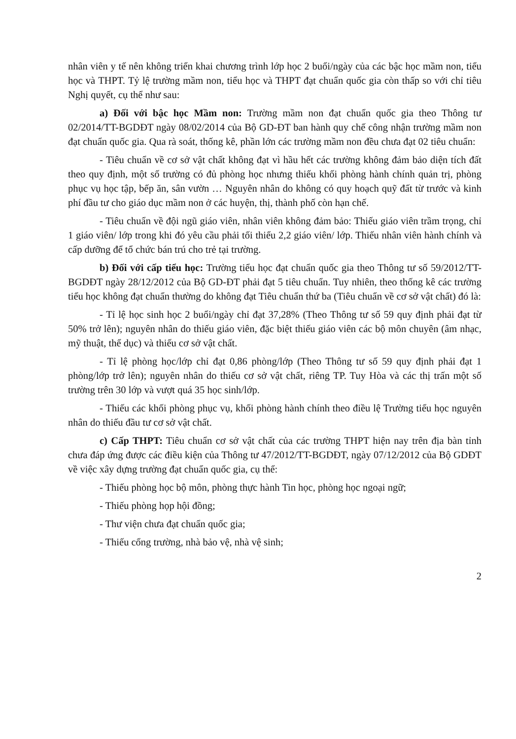nhân viên y tế nên không triển khai chương trình lớp học 2 buổi/ngày của các bậc học mầm non, tiểu học và THPT. Tỷ lệ trường mầm non, tiểu học và THPT đạt chuẩn quốc gia còn thấp so với chỉ tiêu Nghị quyết, cụ thể như sau:
a) Đối với bậc học Mầm non: Trường mầm non đạt chuẩn quốc gia theo Thông tư 02/2014/TT-BGDĐT ngày 08/02/2014 của Bộ GD-ĐT ban hành quy chế công nhận trường mầm non đạt chuẩn quốc gia. Qua rà soát, thống kê, phần lớn các trường mầm non đều chưa đạt 02 tiêu chuẩn:
- Tiêu chuẩn về cơ sở vật chất không đạt vì hầu hết các trường không đảm bảo diện tích đất theo quy định, một số trường có đủ phòng học nhưng thiếu khối phòng hành chính quản trị, phòng phục vụ học tập, bếp ăn, sân vườn … Nguyên nhân do không có quy hoạch quỹ đất từ trước và kinh phí đầu tư cho giáo dục mầm non ở các huyện, thị, thành phố còn hạn chế.
- Tiêu chuẩn về đội ngũ giáo viên, nhân viên không đảm bảo: Thiếu giáo viên trầm trọng, chỉ 1 giáo viên/ lớp trong khi đó yêu cầu phải tối thiểu 2,2 giáo viên/ lớp. Thiếu nhân viên hành chính và cấp dưỡng để tổ chức bán trú cho trẻ tại trường.
b) Đối với cấp tiểu học: Trường tiểu học đạt chuẩn quốc gia theo Thông tư số 59/2012/TT-BGDĐT ngày 28/12/2012 của Bộ GD-ĐT phải đạt 5 tiêu chuẩn. Tuy nhiên, theo thống kê các trường tiểu học không đạt chuẩn thường do không đạt Tiêu chuẩn thứ ba (Tiêu chuẩn về cơ sở vật chất) đó là:
- Tỉ lệ học sinh học 2 buổi/ngày chỉ đạt 37,28% (Theo Thông tư số 59 quy định phải đạt từ 50% trở lên); nguyên nhân do thiếu giáo viên, đặc biệt thiếu giáo viên các bộ môn chuyên (âm nhạc, mỹ thuật, thể dục) và thiếu cơ sở vật chất.
- Tỉ lệ phòng học/lớp chỉ đạt 0,86 phòng/lớp (Theo Thông tư số 59 quy định phải đạt 1 phòng/lớp trở lên); nguyên nhân do thiếu cơ sở vật chất, riêng TP. Tuy Hòa và các thị trấn một số trường trên 30 lớp và vượt quá 35 học sinh/lớp.
- Thiếu các khối phòng phục vụ, khối phòng hành chính theo điều lệ Trường tiểu học nguyên nhân do thiếu đầu tư cơ sở vật chất.
c) Cấp THPT: Tiêu chuẩn cơ sở vật chất của các trường THPT hiện nay trên địa bàn tỉnh chưa đáp ứng được các điều kiện của Thông tư 47/2012/TT-BGDĐT, ngày 07/12/2012 của Bộ GDĐT về việc xây dựng trường đạt chuẩn quốc gia, cụ thể:
- Thiếu phòng học bộ môn, phòng thực hành Tin học, phòng học ngoại ngữ;
- Thiếu phòng họp hội đồng;
- Thư viện chưa đạt chuẩn quốc gia;
- Thiếu cổng trường, nhà bảo vệ, nhà vệ sinh;
2